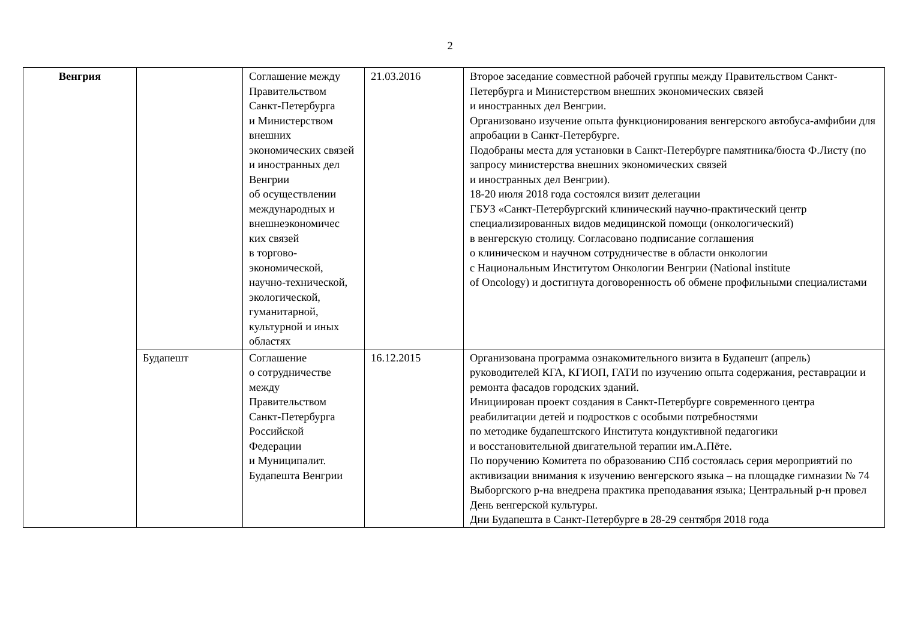2
| Венгрия | | Соглашение между Правительством Санкт-Петербурга и Министерством внешних экономических связей и иностранных дел Венгрии об осуществлении международных и внешнеэкономичес ких связей в торгово-экономической, научно-технической, экологической, гуманитарной, культурной и иных областях | 21.03.2016 | Второе заседание совместной рабочей группы между Правительством Санкт-Петербурга и Министерством внешних экономических связей и иностранных дел Венгрии. Организовано изучение опыта функционирования венгерского автобуса-амфибии для апробации в Санкт-Петербурге. Подобраны места для установки в Санкт-Петербурге памятника/бюста Ф.Листу (по запросу министерства внешних экономических связей и иностранных дел Венгрии). 18-20 июля 2018 года состоялся визит делегации ГБУЗ «Санкт-Петербургский клинический научно-практический центр специализированных видов медицинской помощи (онкологический) в венгерскую столицу. Согласовано подписание соглашения о клиническом и научном сотрудничестве в области онкологии с Национальным Институтом Онкологии Венгрии (National institute of Oncology) и достигнута договоренность об обмене профильными специалистами |
| | Будапешт | Соглашение о сотрудничестве между Правительством Санкт-Петербурга Российской Федерации и Муниципалит. Будапешта Венгрии | 16.12.2015 | Организована программа ознакомительного визита в Будапешт (апрель) руководителей КГА, КГИОП, ГАТИ по изучению опыта содержания, реставрации и ремонта фасадов городских зданий. Инициирован проект создания в Санкт-Петербурге современного центра реабилитации детей и подростков с особыми потребностями по методике будапештского Института кондуктивной педагогики и восстановительной двигательной терапии им.А.Пёте. По поручению Комитета по образованию СПб состоялась серия мероприятий по активизации внимания к изучению венгерского языка – на площадке гимназии № 74 Выборгского р-на внедрена практика преподавания языка; Центральный р-н провел День венгерской культуры. Дни Будапешта в Санкт-Петербурге в 28-29 сентября 2018 года |